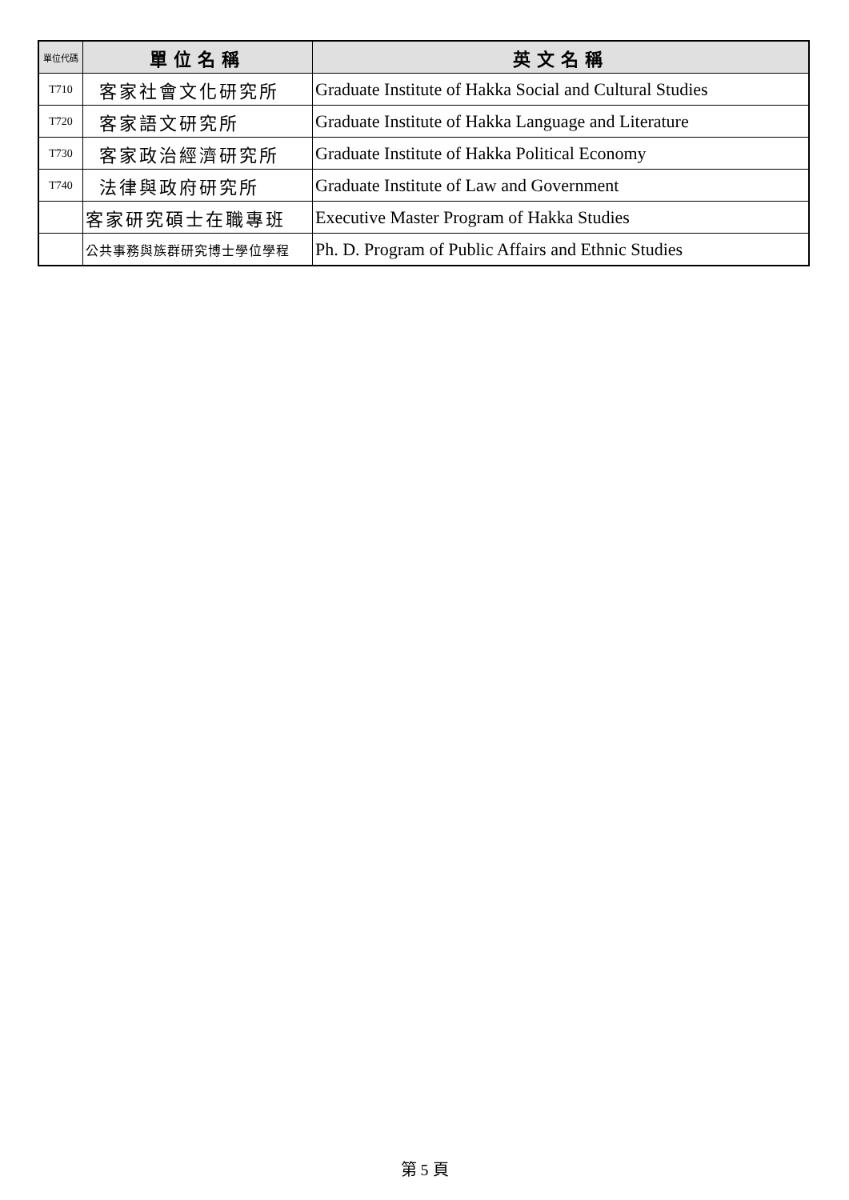| 單位代碼 | 單位名稱 | 英文名稱 |
| --- | --- | --- |
| T710 | 客家社會文化研究所 | Graduate Institute of Hakka Social and Cultural Studies |
| T720 | 客家語文研究所 | Graduate Institute of Hakka Language and Literature |
| T730 | 客家政治經濟研究所 | Graduate Institute of Hakka Political Economy |
| T740 | 法律與政府研究所 | Graduate Institute of Law and Government |
| | 客家研究碩士在職專班 | Executive Master Program of Hakka Studies |
| | 公共事務與族群研究博士學位學程 | Ph. D. Program of Public Affairs and Ethnic Studies |
第 5 頁